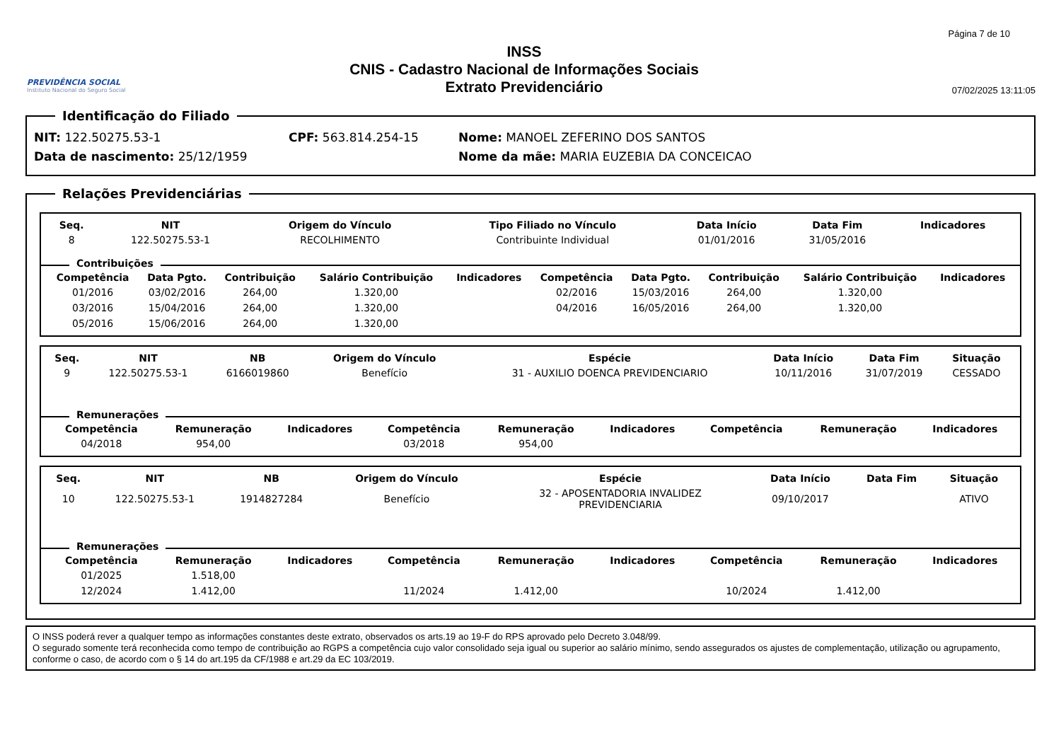PREVIDÊNCIA SOCIAL
Instituto Nacional do Seguro Social
INSS
CNIS - Cadastro Nacional de Informações Sociais
Extrato Previdenciário
Página 7 de 10
07/02/2025 13:11:05
Identificação do Filiado
NIT: 122.50275.53-1 CPF: 563.814.254-15 Nome: MANOEL ZEFERINO DOS SANTOS
Data de nascimento: 25/12/1959 Nome da mãe: MARIA EUZEBIA DA CONCEICAO
Relações Previdenciárias
| Seq. | NIT | Origem do Vínculo | Tipo Filiado no Vínculo | Data Início | Data Fim | Indicadores |
| --- | --- | --- | --- | --- | --- | --- |
| 8 | 122.50275.53-1 | RECOLHIMENTO | Contribuinte Individual | 01/01/2016 | 31/05/2016 | |
Contribuições
| Competência | Data Pgto. | Contribuição | Salário Contribuição | Indicadores | Competência | Data Pgto. | Contribuição | Salário Contribuição | Indicadores |
| --- | --- | --- | --- | --- | --- | --- | --- | --- | --- |
| 01/2016 | 03/02/2016 | 264,00 | 1.320,00 | | 02/2016 | 15/03/2016 | 264,00 | 1.320,00 | |
| 03/2016 | 15/04/2016 | 264,00 | 1.320,00 | | 04/2016 | 16/05/2016 | 264,00 | 1.320,00 | |
| 05/2016 | 15/06/2016 | 264,00 | 1.320,00 | | | | | | |
| Seq. | NIT | NB | Origem do Vínculo | Espécie | Data Início | Data Fim | Situação |
| --- | --- | --- | --- | --- | --- | --- | --- |
| 9 | 122.50275.53-1 | 6166019860 | Benefício | 31 - AUXILIO DOENCA PREVIDENCIARIO | 10/11/2016 | 31/07/2019 | CESSADO |
Remunerações
| Competência | Remuneração | Indicadores | Competência | Remuneração | Indicadores | Competência | Remuneração | Indicadores |
| --- | --- | --- | --- | --- | --- | --- | --- | --- |
| 04/2018 | 954,00 | | 03/2018 | 954,00 | | | | |
| Seq. | NIT | NB | Origem do Vínculo | Espécie | Data Início | Data Fim | Situação |
| --- | --- | --- | --- | --- | --- | --- | --- |
| 10 | 122.50275.53-1 | 1914827284 | Benefício | 32 - APOSENTADORIA INVALIDEZ PREVIDENCIARIA | 09/10/2017 | | ATIVO |
Remunerações
| Competência | Remuneração | Indicadores | Competência | Remuneração | Indicadores | Competência | Remuneração | Indicadores |
| --- | --- | --- | --- | --- | --- | --- | --- | --- |
| 01/2025 | 1.518,00 | | | | | | | |
| 12/2024 | 1.412,00 | | 11/2024 | 1.412,00 | | 10/2024 | 1.412,00 | |
O INSS poderá rever a qualquer tempo as informações constantes deste extrato, observados os arts.19 ao 19-F do RPS aprovado pelo Decreto 3.048/99.
O segurado somente terá reconhecida como tempo de contribuição ao RGPS a competência cujo valor consolidado seja igual ou superior ao salário mínimo, sendo assegurados os ajustes de complementação, utilização ou agrupamento, conforme o caso, de acordo com o § 14 do art.195 da CF/1988 e art.29 da EC 103/2019.